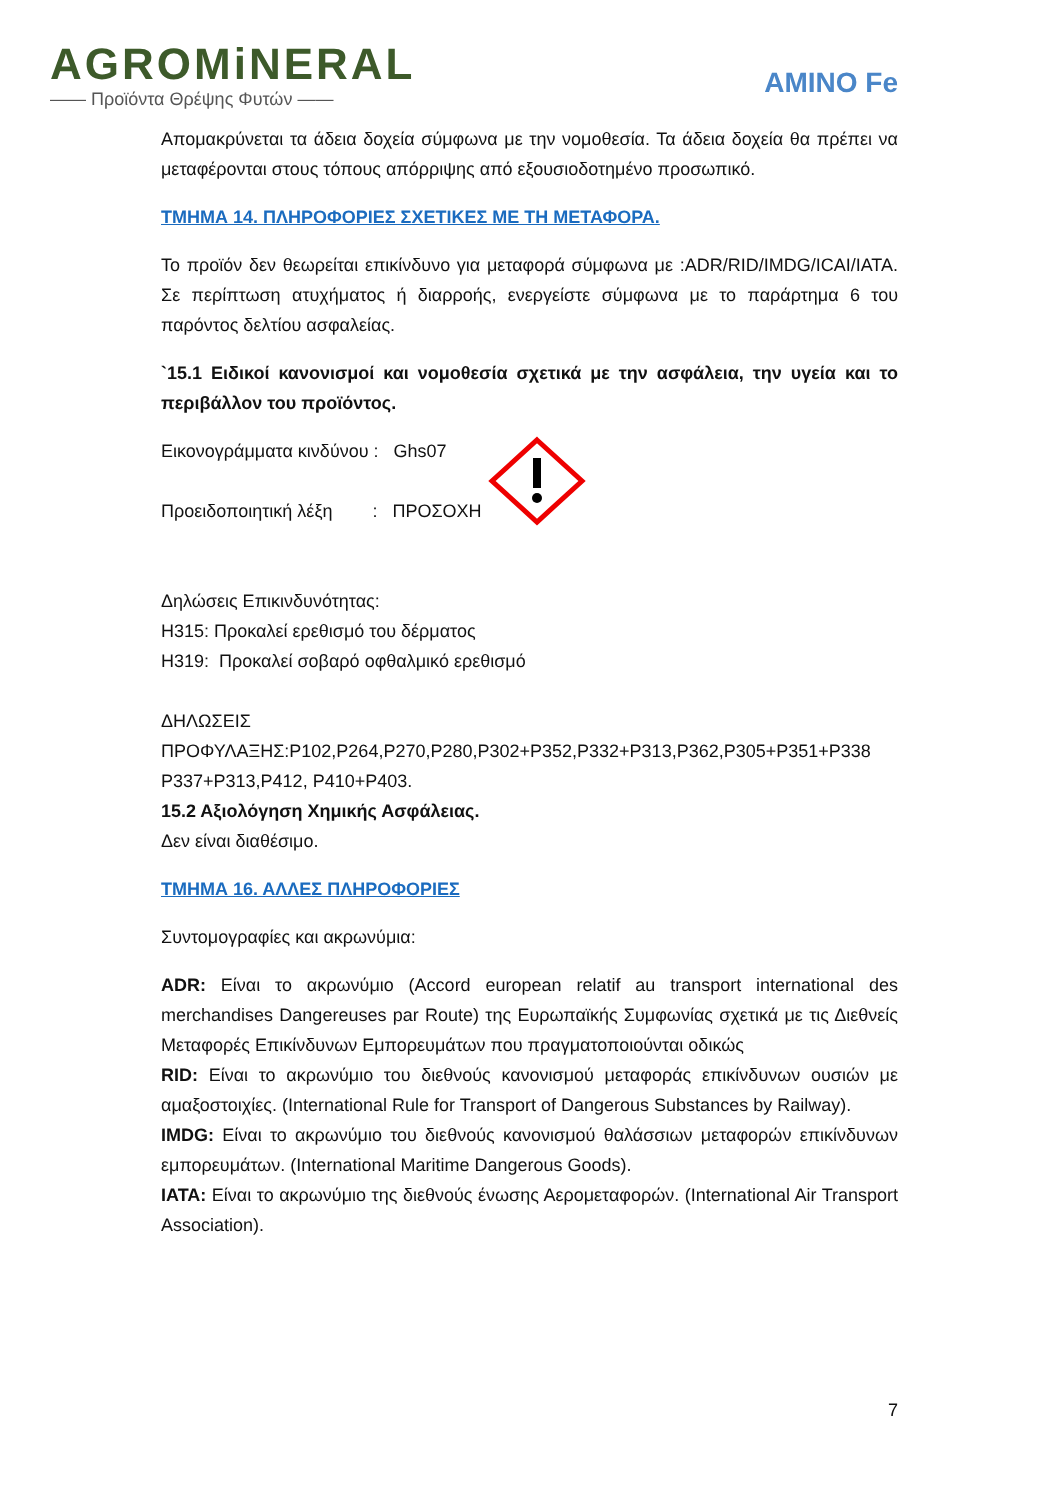AGROMiNERAL
—— Προϊόντα Θρέψης Φυτών ——
AMINO Fe
Απομακρύνεται τα άδεια δοχεία σύμφωνα με την νομοθεσία. Τα άδεια δοχεία θα πρέπει να μεταφέρονται στους τόπους απόρριψης από εξουσιοδοτημένο προσωπικό.
ΤΜΗΜΑ 14. ΠΛΗΡΟΦΟΡΙΕΣ ΣΧΕΤΙΚΕΣ ΜΕ ΤΗ ΜΕΤΑΦΟΡΑ.
Το προϊόν δεν θεωρείται επικίνδυνο για μεταφορά σύμφωνα με :ADR/RID/IMDG/ICAI/IATA. Σε περίπτωση ατυχήματος ή διαρροής, ενεργείστε σύμφωνα με το παράρτημα 6 του παρόντος δελτίου ασφαλείας.
`15.1 Ειδικοί κανονισμοί και νομοθεσία σχετικά με την ασφάλεια, την υγεία και το περιβάλλον του προϊόντος.
Εικονογράμματα κινδύνου : Ghs07
Προειδοποιητική λέξη : ΠΡΟΣΟΧΗ
Δηλώσεις Επικινδυνότητας:
H315: Προκαλεί ερεθισμό του δέρματος
H319: Προκαλεί σοβαρό οφθαλμικό ερεθισμό
ΔΗΛΩΣΕΙΣ
ΠΡΟΦΥΛΑΞΗΣ:P102,P264,P270,P280,P302+P352,P332+P313,P362,P305+P351+P338 P337+P313,P412, P410+P403.
15.2 Αξιολόγηση Χημικής Ασφάλειας.
Δεν είναι διαθέσιμο.
ΤΜΗΜΑ 16. ΑΛΛΕΣ ΠΛΗΡΟΦΟΡΙΕΣ
Συντομογραφίες και ακρωνύμια:
ADR: Είναι το ακρωνύμιο (Accord european relatif au transport international des merchandises Dangereuses par Route) της Ευρωπαϊκής Συμφωνίας σχετικά με τις Διεθνείς Μεταφορές Επικίνδυνων Εμπορευμάτων που πραγματοποιούνται οδικώς
RID: Είναι το ακρωνύμιο του διεθνούς κανονισμού μεταφοράς επικίνδυνων ουσιών με αμαξοστοιχίες. (International Rule for Transport of Dangerous Substances by Railway).
IMDG: Είναι το ακρωνύμιο του διεθνούς κανονισμού θαλάσσιων μεταφορών επικίνδυνων εμπορευμάτων. (International Maritime Dangerous Goods).
IATA: Είναι το ακρωνύμιο της διεθνούς ένωσης Αερομεταφορών. (International Air Transport Association).
7